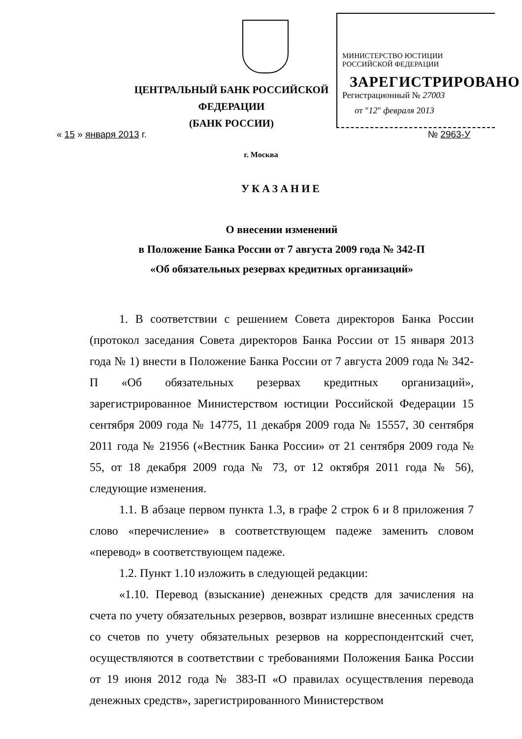МИНИСТЕРСТВО ЮСТИЦИИ РОССИЙСКОЙ ФЕДЕРАЦИИ
ЗАРЕГИСТРИРОВАНО
Регистрационный № 27003
от "12" февраля 2013
ЦЕНТРАЛЬНЫЙ БАНК РОССИЙСКОЙ ФЕДЕРАЦИИ
(БАНК РОССИИ)
« 15 » января 2013 г. № 2963-У
г. Москва
УКАЗАНИЕ
О внесении изменений
в Положение Банка России от 7 августа 2009 года № 342-П
«Об обязательных резервах кредитных организаций»
1. В соответствии с решением Совета директоров Банка России (протокол заседания Совета директоров Банка России от 15 января 2013 года № 1) внести в Положение Банка России от 7 августа 2009 года № 342-П «Об обязательных резервах кредитных организаций», зарегистрированное Министерством юстиции Российской Федерации 15 сентября 2009 года № 14775, 11 декабря 2009 года № 15557, 30 сентября 2011 года № 21956 («Вестник Банка России» от 21 сентября 2009 года № 55, от 18 декабря 2009 года № 73, от 12 октября 2011 года № 56), следующие изменения.
1.1. В абзаце первом пункта 1.3, в графе 2 строк 6 и 8 приложения 7 слово «перечисление» в соответствующем падеже заменить словом «перевод» в соответствующем падеже.
1.2. Пункт 1.10 изложить в следующей редакции:
«1.10. Перевод (взыскание) денежных средств для зачисления на счета по учету обязательных резервов, возврат излишне внесенных средств со счетов по учету обязательных резервов на корреспондентский счет, осуществляются в соответствии с требованиями Положения Банка России от 19 июня 2012 года № 383-П «О правилах осуществления перевода денежных средств», зарегистрированного Министерством